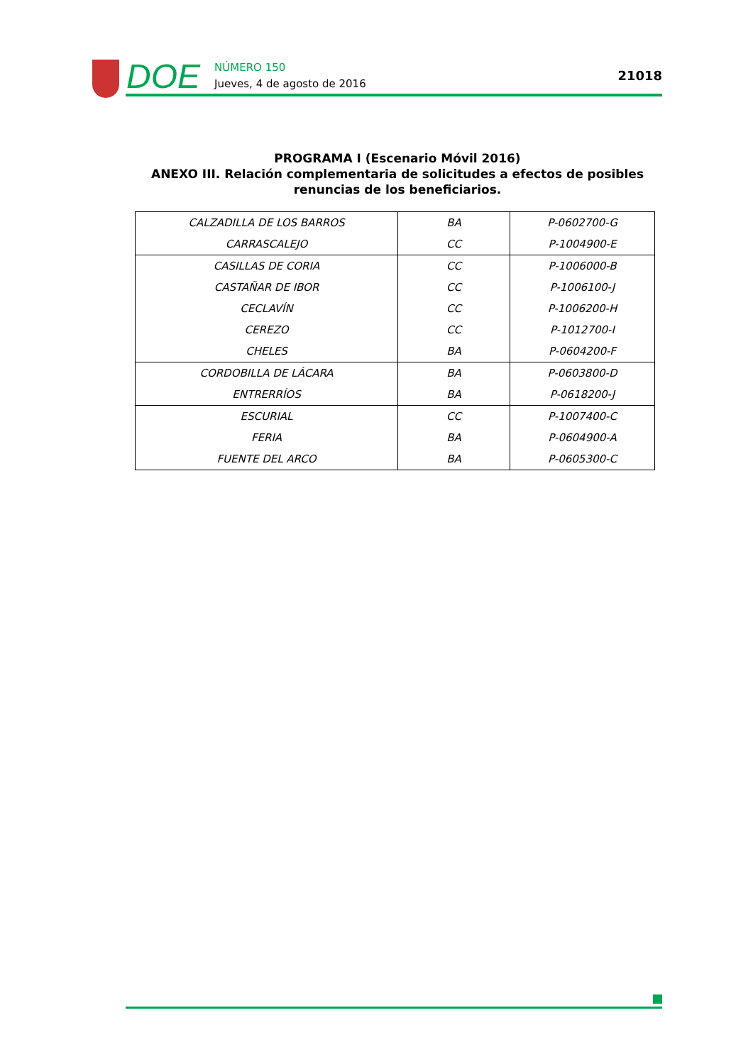DOE
NÚMERO 150
Jueves, 4 de agosto de 2016
21018
PROGRAMA I (Escenario Móvil 2016)
ANEXO III. Relación complementaria de solicitudes a efectos de posibles renuncias de los beneficiarios.
| CALZADILLA DE LOS BARROS | BA | P-0602700-G |
| CARRASCALEJO | CC | P-1004900-E |
| CASILLAS DE CORIA | CC | P-1006000-B |
| CASTAÑAR DE IBOR | CC | P-1006100-J |
| CECLAVÍN | CC | P-1006200-H |
| CEREZO | CC | P-1012700-I |
| CHELES | BA | P-0604200-F |
| CORDOBILLA DE LÁCARA | BA | P-0603800-D |
| ENTRERRÍOS | BA | P-0618200-J |
| ESCURIAL | CC | P-1007400-C |
| FERIA | BA | P-0604900-A |
| FUENTE DEL ARCO | BA | P-0605300-C |